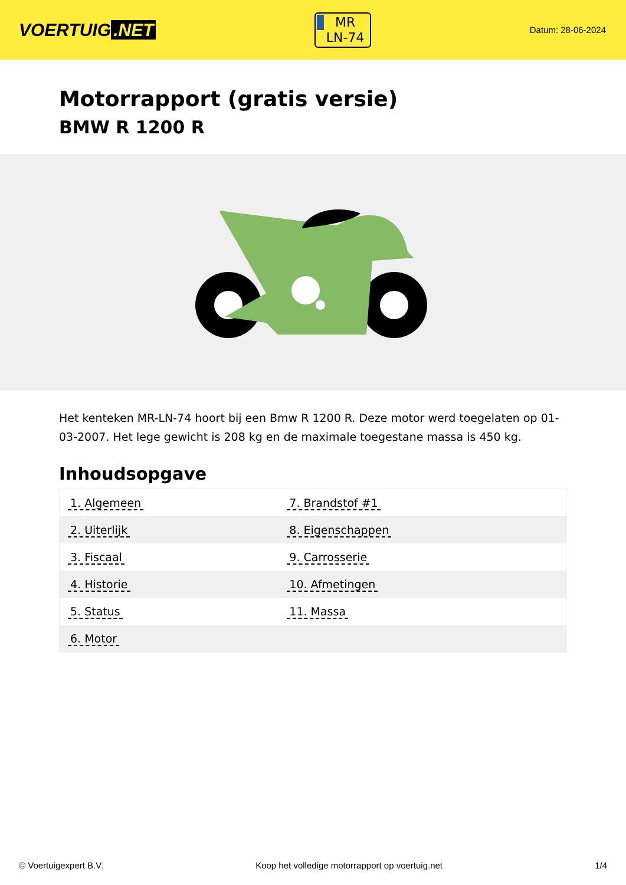VOERTUIG.NET
MR
LN-74
Datum: 28-06-2024
Motorrapport (gratis versie)
BMW R 1200 R
Het kenteken MR-LN-74 hoort bij een Bmw R 1200 R. Deze motor werd toegelaten op 01-03-2007. Het lege gewicht is 208 kg en de maximale toegestane massa is 450 kg.
Inhoudsopgave
| 1. Algemeen | 7. Brandstof #1 |
| 2. Uiterlijk | 8. Eigenschappen |
| 3. Fiscaal | 9. Carrosserie |
| 4. Historie | 10. Afmetingen |
| 5. Status | 11. Massa |
| 6. Motor | |
© Voertuigexpert B.V. Koop het volledige motorrapport op voertuig.net 1/4